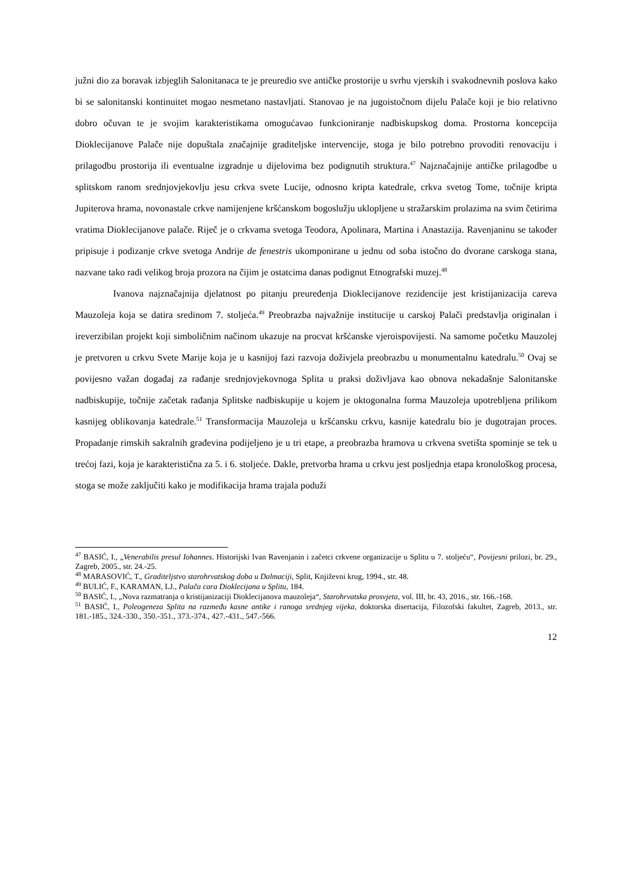južni dio za boravak izbjeglih Salonitanaca te je preuredio sve antičke prostorije u svrhu vjerskih i svakodnevnih poslova kako bi se salonitanski kontinuitet mogao nesmetano nastavljati. Stanovao je na jugoistočnom dijelu Palače koji je bio relativno dobro očuvan te je svojim karakteristikama omogućavao funkcioniranje nadbiskupskog doma. Prostorna koncepcija Dioklecijanove Palače nije dopuštala značajnije graditeljske intervencije, stoga je bilo potrebno provoditi renovaciju i prilagodbu prostorija ili eventualne izgradnje u dijelovima bez podignutih struktura.<sup>47</sup> Najznačajnije antičke prilagodbe u splitskom ranom srednjovjekovlju jesu crkva svete Lucije, odnosno kripta katedrale, crkva svetog Tome, točnije kripta Jupiterova hrama, novonastale crkve namijenjene kršćanskom bogoslužju uklopljene u stražarskim prolazima na svim četirima vratima Dioklecijanove palače. Riječ je o crkvama svetoga Teodora, Apolinara, Martina i Anastazija. Ravenjaninu se također pripisuje i podizanje crkve svetoga Andrije de fenestris ukomponirane u jednu od soba istočno do dvorane carskoga stana, nazvane tako radi velikog broja prozora na čijim je ostatcima danas podignut Etnografski muzej.<sup>48</sup>
Ivanova najznačajnija djelatnost po pitanju preuređenja Dioklecijanove rezidencije jest kristijanizacija careva Mauzoleja koja se datira sredinom 7. stoljeća.<sup>49</sup> Preobrazba najvažnije institucije u carskoj Palači predstavlja originalan i ireverzibilan projekt koji simboličnim načinom ukazuje na procvat kršćanske vjeroispovijesti. Na samome početku Mauzolej je pretvoren u crkvu Svete Marije koja je u kasnijoj fazi razvoja doživjela preobrazbu u monumentalnu katedralu.<sup>50</sup> Ovaj se povijesno važan događaj za rađanje srednjovjekovnoga Splita u praksi doživljava kao obnova nekadašnje Salonitanske nadbiskupije, točnije začetak rađanja Splitske nadbiskupije u kojem je oktogonalna forma Mauzoleja upotrebljena prilikom kasnijeg oblikovanja katedrale.<sup>51</sup> Transformacija Mauzoleja u kršćansku crkvu, kasnije katedralu bio je dugotrajan proces. Propadanje rimskih sakralnih građevina podijeljeno je u tri etape, a preobrazba hramova u crkvena svetišta spominje se tek u trećoj fazi, koja je karakteristična za 5. i 6. stoljeće. Dakle, pretvorba hrama u crkvu jest posljednja etapa kronološkog procesa, stoga se može zaključiti kako je modifikacija hrama trajala poduži
<sup>47</sup> BASIĆ, I., „Venerabilis presul Iohannes. Historijski Ivan Ravenjanin i začetci crkvene organizacije u Splitu u 7. stoljeću“, Povijesni prilozi, br. 29., Zagreb, 2005., str. 24.-25.
<sup>48</sup> MARASOVIĆ, T., Graditeljstvo starohrvatskog doba u Dalmaciji, Split, Književni krug, 1994., str. 48.
<sup>49</sup> BULIĆ, F., KARAMAN, LJ., Palača cara Dioklecijana u Splitu, 184.
<sup>50</sup> BASIĆ, I., „Nova razmatranja o kristijanizaciji Dioklecijanova mauzoleja“, Starohrvatska prosvjeta, vol. III, br. 43, 2016., str. 166.-168.
<sup>51</sup> BASIĆ, I., Poleogeneza Splita na razmeđu kasne antike i ranoga srednjeg vijeka, doktorska disertacija, Filozofski fakultet, Zagreb, 2013., str. 181.-185., 324.-330., 350.-351., 373.-374., 427.-431., 547.-566.
12